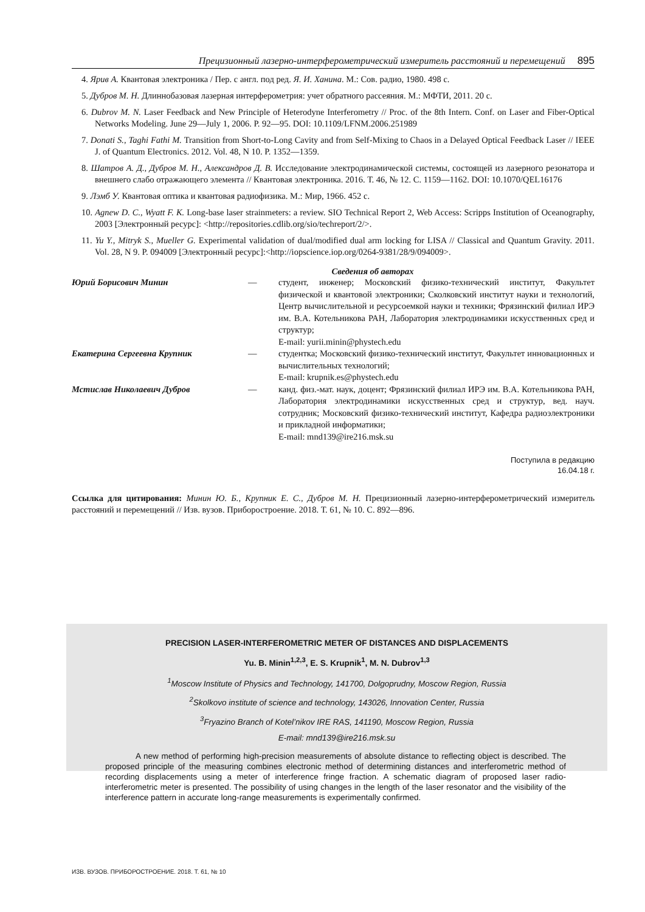Прецизионный лазерно-интерферометрический измеритель расстояний и перемещений 895
4. Ярив А. Квантовая электроника / Пер. с англ. под ред. Я. И. Ханина. М.: Сов. радио, 1980. 498 с.
5. Дубров М. Н. Длиннобазовая лазерная интерферометрия: учет обратного рассеяния. М.: МФТИ, 2011. 20 с.
6. Dubrov M. N. Laser Feedback and New Principle of Heterodyne Interferometry // Proc. of the 8th Intern. Conf. on Laser and Fiber-Optical Networks Modeling. June 29—July 1, 2006. P. 92—95. DOI: 10.1109/LFNM.2006.251989
7. Donati S., Taghi Fathi M. Transition from Short-to-Long Cavity and from Self-Mixing to Chaos in a Delayed Optical Feedback Laser // IEEE J. of Quantum Electronics. 2012. Vol. 48, N 10. P. 1352—1359.
8. Шатров А. Д., Дубров М. Н., Александров Д. В. Исследование электродинамической системы, состоящей из лазерного резонатора и внешнего слабо отражающего элемента // Квантовая электроника. 2016. Т. 46, № 12. С. 1159—1162. DOI: 10.1070/QEL16176
9. Лэмб У. Квантовая оптика и квантовая радиофизика. М.: Мир, 1966. 452 с.
10. Agnew D. C., Wyatt F. K. Long-base laser strainmeters: a review. SIO Technical Report 2, Web Access: Scripps Institution of Oceanography, 2003 [Электронный ресурс]: <http://repositories.cdlib.org/sio/techreport/2/>.
11. Yu Y., Mitryk S., Mueller G. Experimental validation of dual/modified dual arm locking for LISA // Classical and Quantum Gravity. 2011. Vol. 28, N 9. P. 094009 [Электронный ресурс]:<http://iopscience.iop.org/0264-9381/28/9/094009>.
Сведения об авторах
Юрий Борисович Минин — студент, инженер; Московский физико-технический институт, Факультет физической и квантовой электроники; Сколковский институт науки и технологий, Центр вычислительной и ресурсоемкой науки и техники; Фрязинский филиал ИРЭ им. В.А. Котельникова РАН, Лаборатория электродинамики искусственных сред и структур;
E-mail: yurii.minin@phystech.edu
Екатерина Сергеевна Крупник — студентка; Московский физико-технический институт, Факультет инновационных и вычислительных технологий;
E-mail: krupnik.es@phystech.edu
Мстислав Николаевич Дубров — канд. физ.-мат. наук, доцент; Фрязинский филиал ИРЭ им. В.А. Котельникова РАН, Лаборатория электродинамики искусственных сред и структур, вед. науч. сотрудник; Московский физико-технический институт, Кафедра радиоэлектроники и прикладной информатики;
E-mail: mnd139@ire216.msk.su
Поступила в редакцию
16.04.18 г.
Ссылка для цитирования: Минин Ю. Б., Крупник Е. С., Дубров М. Н. Прецизионный лазерно-интерферометрический измеритель расстояний и перемещений // Изв. вузов. Приборостроение. 2018. Т. 61, № 10. С. 892—896.
PRECISION LASER-INTERFEROMETRIC METER OF DISTANCES AND DISPLACEMENTS
Yu. B. Minin<sup>1,2,3</sup>, E. S. Krupnik<sup>1</sup>, M. N. Dubrov<sup>1,3</sup>
<sup>1</sup> Moscow Institute of Physics and Technology, 141700, Dolgoprudny, Moscow Region, Russia
<sup>2</sup> Skolkovo institute of science and technology, 143026, Innovation Center, Russia
<sup>3</sup> Fryazino Branch of Kotel’nikov IRE RAS, 141190, Moscow Region, Russia
E-mail: mnd139@ire216.msk.su
A new method of performing high-precision measurements of absolute distance to reflecting object is described. The proposed principle of the measuring combines electronic method of determining distances and interferometric method of recording displacements using a meter of interference fringe fraction. A schematic diagram of proposed laser radio-interferometric meter is presented. The possibility of using changes in the length of the laser resonator and the visibility of the interference pattern in accurate long-range measurements is experimentally confirmed.
ИЗВ. ВУЗОВ. ПРИБОРОСТРОЕНИЕ. 2018. Т. 61, № 10